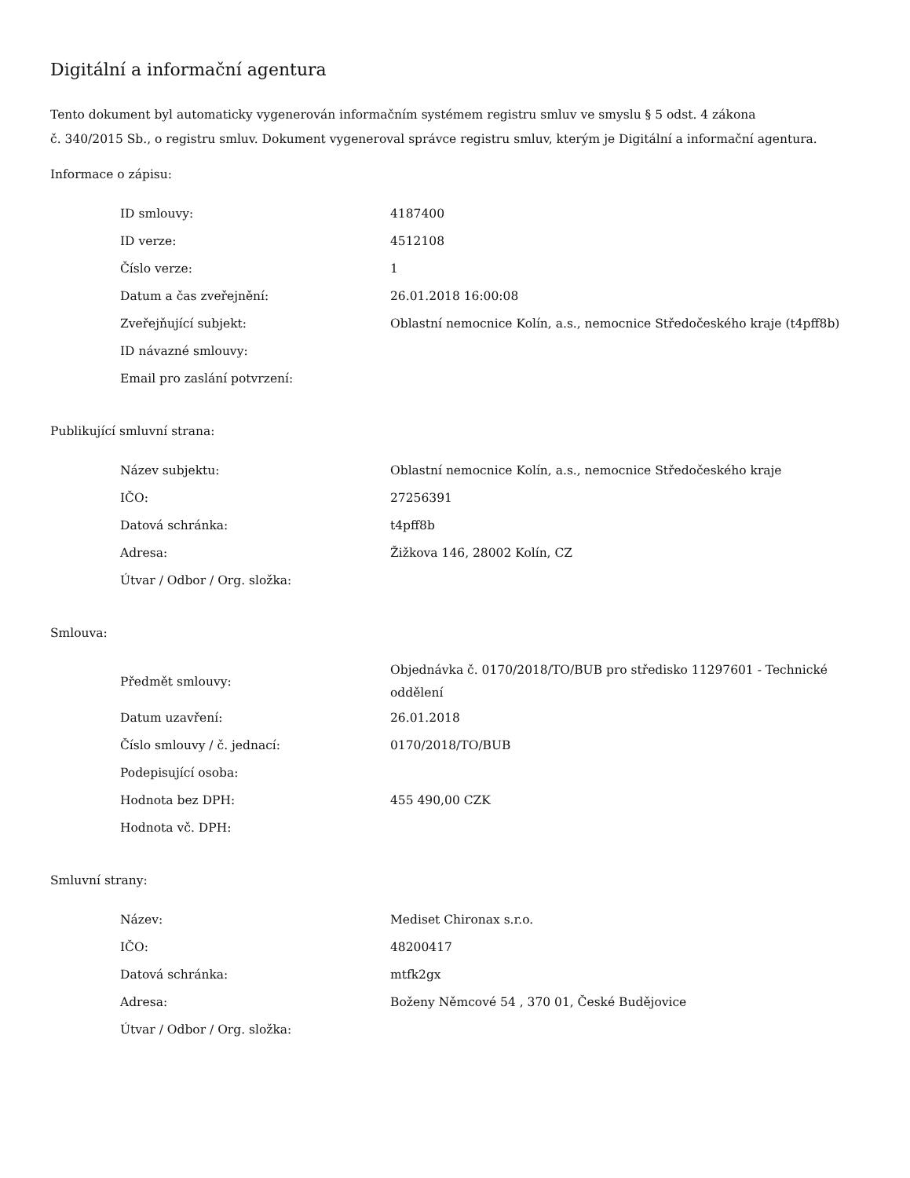Digitální a informační agentura
Tento dokument byl automaticky vygenerován informačním systémem registru smluv ve smyslu § 5 odst. 4 zákona
č. 340/2015 Sb., o registru smluv. Dokument vygeneroval správce registru smluv, kterým je Digitální a informační agentura.
Informace o zápisu:
| ID smlouvy: | 4187400 |
| ID verze: | 4512108 |
| Číslo verze: | 1 |
| Datum a čas zveřejnění: | 26.01.2018 16:00:08 |
| Zveřejňující subjekt: | Oblastní nemocnice Kolín, a.s., nemocnice Středočeského kraje (t4pff8b) |
| ID návazné smlouvy: | |
| Email pro zaslání potvrzení: | |
Publikující smluvní strana:
| Název subjektu: | Oblastní nemocnice Kolín, a.s., nemocnice Středočeského kraje |
| IČO: | 27256391 |
| Datová schránka: | t4pff8b |
| Adresa: | Žižkova 146, 28002 Kolín, CZ |
| Útvar / Odbor / Org. složka: | |
Smlouva:
| Předmět smlouvy: | Objednávka č. 0170/2018/TO/BUB pro středisko 11297601 - Technické oddělení |
| Datum uzavření: | 26.01.2018 |
| Číslo smlouvy / č. jednací: | 0170/2018/TO/BUB |
| Podepisující osoba: | |
| Hodnota bez DPH: | 455 490,00 CZK |
| Hodnota vč. DPH: | |
Smluvní strany:
| Název: | Mediset Chironax s.r.o. |
| IČO: | 48200417 |
| Datová schránka: | mtfk2gx |
| Adresa: | Boženy Němcové 54 , 370 01, České Budějovice |
| Útvar / Odbor / Org. složka: | |